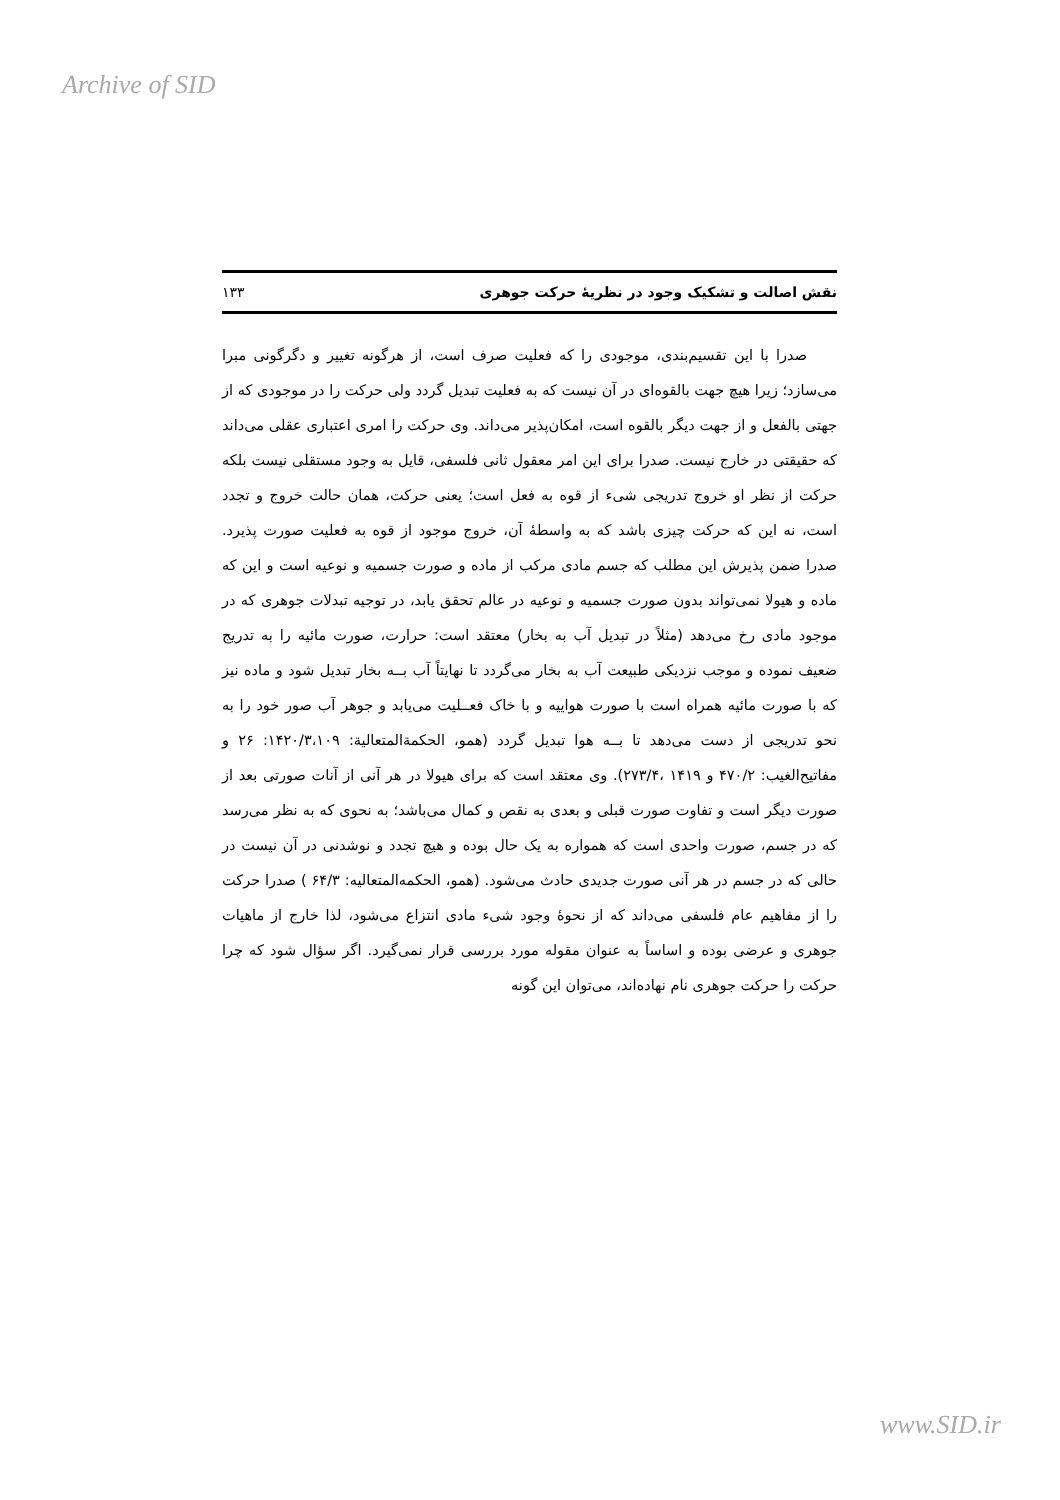Archive of SID
نقش اصالت و تشکیک وجود در نظریهٔ حرکت جوهری ۱۳۳
صدرا با این تقسیم‌بندی، موجودی را که فعلیت صرف است، از هرگونه تغییر و دگرگونی مبرا می‌سازد؛ زیرا هیچ جهت بالقوه‌ای در آن نیست که به فعلیت تبدیل گردد ولی حرکت را در موجودی که از جهتی بالفعل و از جهت دیگر بالقوه است، امکان‌پذیر می‌داند. وی حرکت را امری اعتباری عقلی می‌داند که حقیقتی در خارج نیست. صدرا برای این امر معقول ثانی فلسفی، قایل به وجود مستقلی نیست بلکه حرکت از نظر او خروج تدریجی شیء از قوه به فعل است؛ یعنی حرکت، همان حالت خروج و تجدد است، نه این که حرکت چیزی باشد که به واسطهٔ آن، خروج موجود از قوه به فعلیت صورت پذیرد. صدرا ضمن پذیرش این مطلب که جسم مادی مرکب از ماده و صورت جسمیه و نوعیه است و این که ماده و هیولا نمی‌تواند بدون صورت جسمیه و نوعیه در عالم تحقق یابد، در توجیه تبدلات جوهری که در موجود مادی رخ می‌دهد (مثلاً در تبدیل آب به بخار) معتقد است: حرارت، صورت مائیه را به تدریج ضعیف نموده و موجب نزدیکی طبیعت آب به بخار می‌گردد تا نهایتاً آب بــه بخار تبدیل شود و ماده نیز که با صورت مائیه همراه است با صورت هواییه و با خاک فعــلیت می‌یابد و جوهر آب صور خود را به نحو تدریجی از دست می‌دهد تا بــه هوا تبدیل گردد (همو، الحکمةالمتعالیة: ۱۴۲۰/۳،۱۰۹: ۲۶ و مفاتیح‌الغیب: ۴۷۰/۲ و ۱۴۱۹ ،۲۷۳/۴). وی معتقد است که برای هیولا در هر آنی از آنات صورتی بعد از صورت دیگر است و تفاوت صورت قبلی و بعدی به نقص و کمال می‌باشد؛ به نحوی که به نظر می‌رسد که در جسم، صورت واحدی است که همواره به یک حال بوده و هیچ تجدد و نوشدنی در آن نیست در حالی که در جسم در هر آنی صورت جدیدی حادث می‌شود. (همو، الحکمه‌المتعالیه: ۶۴/۳ ) صدرا حرکت را از مفاهیم عام فلسفی می‌داند که از نحوهٔ وجود شیء مادی انتزاع می‌شود، لذا خارج از ماهیات جوهری و عرضی بوده و اساساً به عنوان مقوله مورد بررسی قرار نمی‌گیرد. اگر سؤال شود که چرا حرکت را حرکت جوهری نام نهاده‌اند، می‌توان این گونه
www.SID.ir